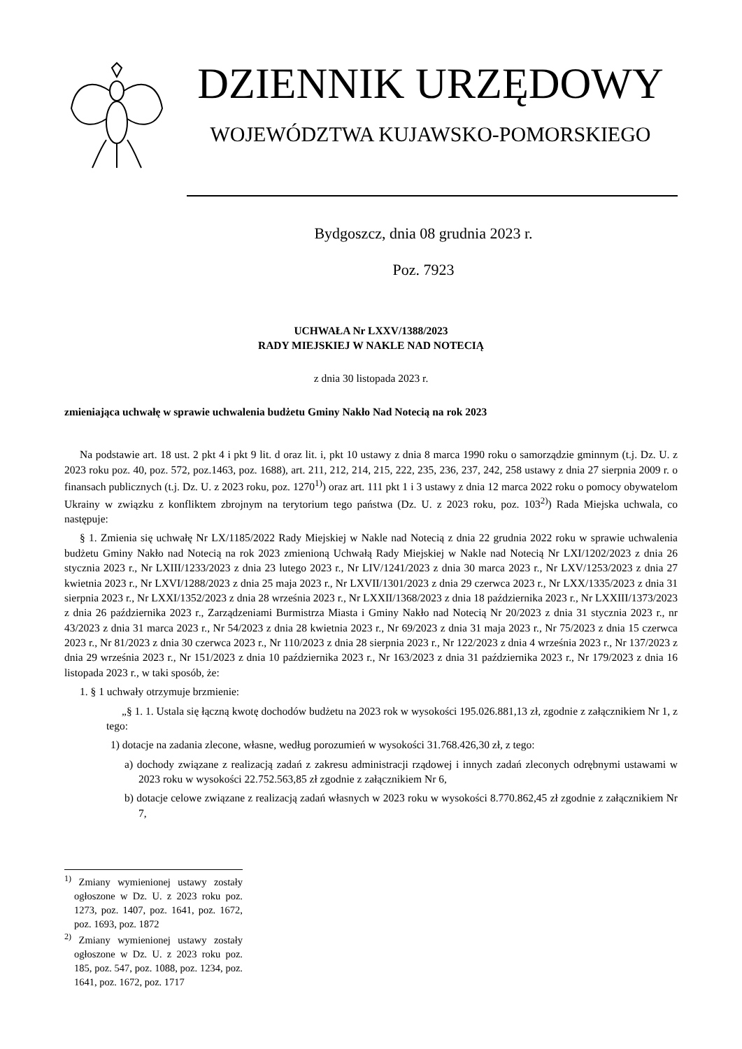DZIENNIK URZĘDOWY
WOJEWÓDZTWA KUJAWSKO-POMORSKIEGO
Bydgoszcz, dnia 08 grudnia 2023 r.
Poz. 7923
UCHWAŁA Nr LXXV/1388/2023
RADY MIEJSKIEJ W NAKLE NAD NOTECIĄ
z dnia 30 listopada 2023 r.
zmieniająca uchwałę w sprawie uchwalenia budżetu Gminy Nakło Nad Notecią na rok 2023
Na podstawie art. 18 ust. 2 pkt 4 i pkt 9 lit. d oraz lit. i, pkt 10 ustawy z dnia 8 marca 1990 roku o samorządzie gminnym (t.j. Dz. U. z 2023 roku poz. 40, poz. 572, poz.1463, poz. 1688), art. 211, 212, 214, 215, 222, 235, 236, 237, 242, 258 ustawy z dnia 27 sierpnia 2009 r. o finansach publicznych (t.j. Dz. U. z 2023 roku, poz. 1270<sup>1)</sup>) oraz art. 111 pkt 1 i 3 ustawy z dnia 12 marca 2022 roku o pomocy obywatelom Ukrainy w związku z konfliktem zbrojnym na terytorium tego państwa (Dz. U. z 2023 roku, poz. 103<sup>2)</sup>) Rada Miejska uchwala, co następuje:
§ 1. Zmienia się uchwałę Nr LX/1185/2022 Rady Miejskiej w Nakle nad Notecią z dnia 22 grudnia 2022 roku w sprawie uchwalenia budżetu Gminy Nakło nad Notecią na rok 2023 zmienioną Uchwałą Rady Miejskiej w Nakle nad Notecią Nr LXI/1202/2023 z dnia 26 stycznia 2023 r., Nr LXIII/1233/2023 z dnia 23 lutego 2023 r., Nr LIV/1241/2023 z dnia 30 marca 2023 r., Nr LXV/1253/2023 z dnia 27 kwietnia 2023 r., Nr LXVI/1288/2023 z dnia 25 maja 2023 r., Nr LXVII/1301/2023 z dnia 29 czerwca 2023 r., Nr LXX/1335/2023 z dnia 31 sierpnia 2023 r., Nr LXXI/1352/2023 z dnia 28 września 2023 r., Nr LXXII/1368/2023 z dnia 18 października 2023 r., Nr LXXIII/1373/2023 z dnia 26 października 2023 r., Zarządzeniami Burmistrza Miasta i Gminy Nakło nad Notecią Nr 20/2023 z dnia 31 stycznia 2023 r., nr 43/2023 z dnia 31 marca 2023 r., Nr 54/2023 z dnia 28 kwietnia 2023 r., Nr 69/2023 z dnia 31 maja 2023 r., Nr 75/2023 z dnia 15 czerwca 2023 r., Nr 81/2023 z dnia 30 czerwca 2023 r., Nr 110/2023 z dnia 28 sierpnia 2023 r., Nr 122/2023 z dnia 4 września 2023 r., Nr 137/2023 z dnia 29 września 2023 r., Nr 151/2023 z dnia 10 października 2023 r., Nr 163/2023 z dnia 31 października 2023 r., Nr 179/2023 z dnia 16 listopada 2023 r., w taki sposób, że:
1. § 1 uchwały otrzymuje brzmienie:
„§ 1. 1. Ustala się łączną kwotę dochodów budżetu na 2023 rok w wysokości 195.026.881,13 zł, zgodnie z załącznikiem Nr 1, z tego:
1) dotacje na zadania zlecone, własne, według porozumień w wysokości 31.768.426,30 zł, z tego:
a) dochody związane z realizacją zadań z zakresu administracji rządowej i innych zadań zleconych odrębnymi ustawami w 2023 roku w wysokości 22.752.563,85 zł zgodnie z załącznikiem Nr 6,
b) dotacje celowe związane z realizacją zadań własnych w 2023 roku w wysokości 8.770.862,45 zł zgodnie z załącznikiem Nr 7,
<sup>1)</sup> Zmiany wymienionej ustawy zostały ogłoszone w Dz. U. z 2023 roku poz. 1273, poz. 1407, poz. 1641, poz. 1672, poz. 1693, poz. 1872
<sup>2)</sup> Zmiany wymienionej ustawy zostały ogłoszone w Dz. U. z 2023 roku poz. 185, poz. 547, poz. 1088, poz. 1234, poz. 1641, poz. 1672, poz. 1717